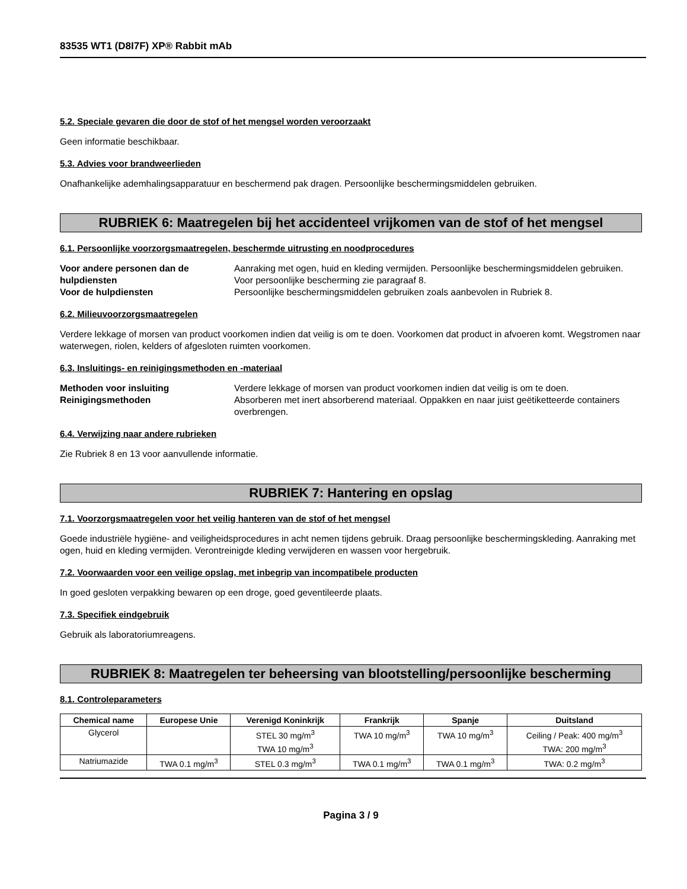83535 WT1 (D8I7F) XP® Rabbit mAb
5.2. Speciale gevaren die door de stof of het mengsel worden veroorzaakt
Geen informatie beschikbaar.
5.3. Advies voor brandweerlieden
Onafhankelijke ademhalingsapparatuur en beschermend pak dragen. Persoonlijke beschermingsmiddelen gebruiken.
RUBRIEK 6: Maatregelen bij het accidenteel vrijkomen van de stof of het mengsel
6.1. Persoonlijke voorzorgsmaatregelen, beschermde uitrusting en noodprocedures
Voor andere personen dan de hulpdiensten Aanraking met ogen, huid en kleding vermijden. Persoonlijke beschermingsmiddelen gebruiken. Voor persoonlijke bescherming zie paragraaf 8. Voor de hulpdiensten Persoonlijke beschermingsmiddelen gebruiken zoals aanbevolen in Rubriek 8.
6.2. Milieuvoorzorgsmaatregelen
Verdere lekkage of morsen van product voorkomen indien dat veilig is om te doen. Voorkomen dat product in afvoeren komt. Wegstromen naar waterwegen, riolen, kelders of afgesloten ruimten voorkomen.
6.3. Insluitings- en reinigingsmethoden en -materiaal
Methoden voor insluiting Verdere lekkage of morsen van product voorkomen indien dat veilig is om te doen. Reinigingsmethoden Absorberen met inert absorberend materiaal. Oppakken en naar juist geëtiketteerde containers overbrengen.
6.4. Verwijzing naar andere rubrieken
Zie Rubriek 8 en 13 voor aanvullende informatie.
RUBRIEK 7: Hantering en opslag
7.1. Voorzorgsmaatregelen voor het veilig hanteren van de stof of het mengsel
Goede industriële hygiëne- and veiligheidsprocedures in acht nemen tijdens gebruik. Draag persoonlijke beschermingskleding. Aanraking met ogen, huid en kleding vermijden. Verontreinigde kleding verwijderen en wassen voor hergebruik.
7.2. Voorwaarden voor een veilige opslag, met inbegrip van incompatibele producten
In goed gesloten verpakking bewaren op een droge, goed geventileerde plaats.
7.3. Specifiek eindgebruik
Gebruik als laboratoriumreagens.
RUBRIEK 8: Maatregelen ter beheersing van blootstelling/persoonlijke bescherming
8.1. Controleparameters
| Chemical name | Europese Unie | Verenigd Koninkrijk | Frankrijk | Spanje | Duitsland |
| --- | --- | --- | --- | --- | --- |
| Glycerol | | STEL 30 mg/m<sup>3</sup> TWA 10 mg/m<sup>3</sup> | TWA 10 mg/m<sup>3</sup> | TWA 10 mg/m<sup>3</sup> | Ceiling / Peak: 400 mg/m<sup>3</sup> TWA: 200 mg/m<sup>3</sup> |
| Natriumazide | TWA 0.1 mg/m<sup>3</sup> | STEL 0.3 mg/m<sup>3</sup> | TWA 0.1 mg/m<sup>3</sup> | TWA 0.1 mg/m<sup>3</sup> | TWA: 0.2 mg/m<sup>3</sup> |
Pagina 3 / 9